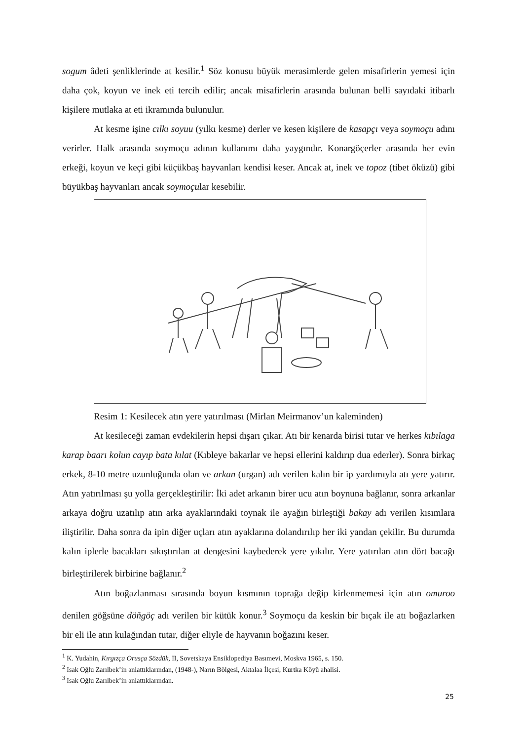sogum âdeti şenliklerinde at kesilir.<sup>1</sup> Söz konusu büyük merasimlerde gelen misafirlerin yemesi için daha çok, koyun ve inek eti tercih edilir; ancak misafirlerin arasında bulunan belli sayıdaki itibarlı kişilere mutlaka at eti ikramında bulunulur.
At kesme işine cılkı soyuu (yılkı kesme) derler ve kesen kişilere de kasapçı veya soymoçu adını verirler. Halk arasında soymoçu adının kullanımı daha yaygındır. Konargöçerler arasında her evin erkeği, koyun ve keçi gibi küçükbaş hayvanları kendisi keser. Ancak at, inek ve topoz (tibet öküzü) gibi büyükbaş hayvanları ancak soymoçular kesebilir.
Resim 1: Kesilecek atın yere yatırılması (Mirlan Meirmanov’un kaleminden)
At kesileceği zaman evdekilerin hepsi dışarı çıkar. Atı bir kenarda birisi tutar ve herkes kıbılaga karap baarı kolun cayıp bata kılat (Kıbleye bakarlar ve hepsi ellerini kaldırıp dua ederler). Sonra birkaç erkek, 8-10 metre uzunluğunda olan ve arkan (urgan) adı verilen kalın bir ip yardımıyla atı yere yatırır. Atın yatırılması şu yolla gerçekleştirilir: İki adet arkanın birer ucu atın boynuna bağlanır, sonra arkanlar arkaya doğru uzatılıp atın arka ayaklarındaki toynak ile ayağın birleştiği bakay adı verilen kısımlara iliştirilir. Daha sonra da ipin diğer uçları atın ayaklarına dolandırılıp her iki yandan çekilir. Bu durumda kalın iplerle bacakları sıkıştırılan at dengesini kaybederek yere yıkılır. Yere yatırılan atın dört bacağı birleştirilerek birbirine bağlanır.<sup>2</sup>
Atın boğazlanması sırasında boyun kısmının toprağa değip kirlenmemesi için atın omuroo denilen göğsüne döñgöç adı verilen bir kütük konur.<sup>3</sup> Soymoçu da keskin bir bıçak ile atı boğazlarken bir eli ile atın kulağından tutar, diğer eliyle de hayvanın boğazını keser.
<sup>1</sup> K. Yudahin, Kırgızça Orusça Sözdük, II, Sovetskaya Ensiklopediya Basımevi, Moskva 1965, s. 150.
<sup>2</sup> Isak Oğlu Zarılbek’in anlattıklarından, (1948-), Narın Bölgesi, Aktalaa İlçesi, Kurtka Köyü ahalisi.
<sup>3</sup> Isak Oğlu Zarılbek’in anlattıklarından.
25